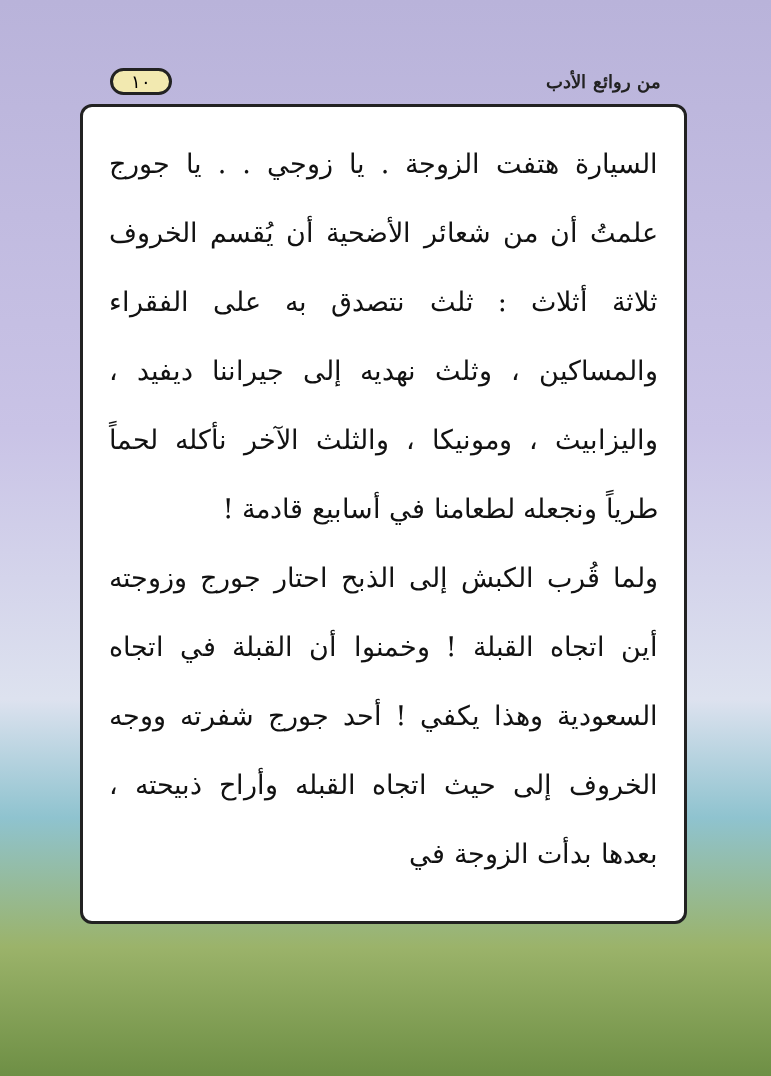من روائع الأدب ١٠
السيارة هتفت الزوجة . يا زوجي . . يا جورج علمتُ أن من شعائر الأضحية أن يُقسم الخروف ثلاثة أثلاث : ثلث نتصدق به على الفقراء والمساكين ، وثلث نهديه إلى جيراننا ديفيد ، واليزابيث ، ومونيكا ، والثلث الآخر نأكله لحماً طرياً ونجعله لطعامنا في أسابيع قادمة !
ولما قُرب الكبش إلى الذبح احتار جورج وزوجته أين اتجاه القبلة ! وخمنوا أن القبلة في اتجاه السعودية وهذا يكفي ! أحد جورج شفرته ووجه الخروف إلى حيث اتجاه القبله وأراح ذبيحته ، بعدها بدأت الزوجة في